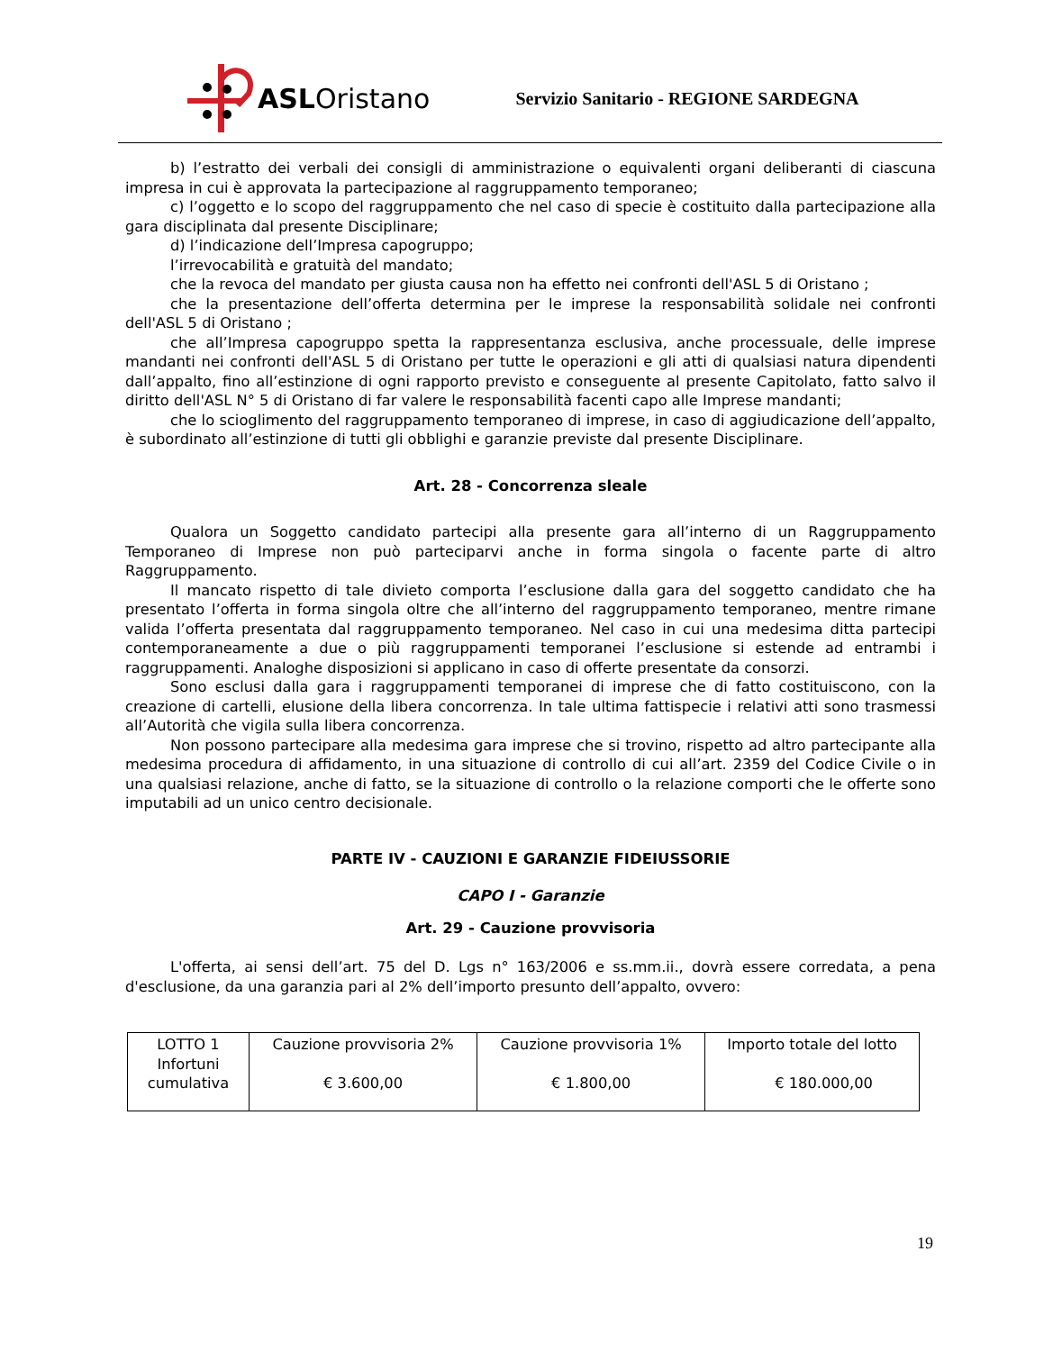ASLOristano
Servizio Sanitario - REGIONE SARDEGNA
b) l’estratto dei verbali dei consigli di amministrazione o equivalenti organi deliberanti di ciascuna impresa in cui è approvata la partecipazione al raggruppamento temporaneo;
c) l’oggetto e lo scopo del raggruppamento che nel caso di specie è costituito dalla partecipazione alla gara disciplinata dal presente Disciplinare;
d) l’indicazione dell’Impresa capogruppo;
l’irrevocabilità e gratuità del mandato;
che la revoca del mandato per giusta causa non ha effetto nei confronti dell'ASL 5 di Oristano ;
che la presentazione dell’offerta determina per le imprese la responsabilità solidale nei confronti dell'ASL 5 di Oristano ;
che all’Impresa capogruppo spetta la rappresentanza esclusiva, anche processuale, delle imprese mandanti nei confronti dell'ASL 5 di Oristano per tutte le operazioni e gli atti di qualsiasi natura dipendenti dall’appalto, fino all’estinzione di ogni rapporto previsto e conseguente al presente Capitolato, fatto salvo il diritto dell'ASL N° 5 di Oristano di far valere le responsabilità facenti capo alle Imprese mandanti;
che lo scioglimento del raggruppamento temporaneo di imprese, in caso di aggiudicazione dell’appalto, è subordinato all’estinzione di tutti gli obblighi e garanzie previste dal presente Disciplinare.
Art. 28 - Concorrenza sleale
Qualora un Soggetto candidato partecipi alla presente gara all’interno di un Raggruppamento Temporaneo di Imprese non può parteciparvi anche in forma singola o facente parte di altro Raggruppamento.
Il mancato rispetto di tale divieto comporta l’esclusione dalla gara del soggetto candidato che ha presentato l’offerta in forma singola oltre che all’interno del raggruppamento temporaneo, mentre rimane valida l’offerta presentata dal raggruppamento temporaneo. Nel caso in cui una medesima ditta partecipi contemporaneamente a due o più raggruppamenti temporanei l’esclusione si estende ad entrambi i raggruppamenti. Analoghe disposizioni si applicano in caso di offerte presentate da consorzi.
Sono esclusi dalla gara i raggruppamenti temporanei di imprese che di fatto costituiscono, con la creazione di cartelli, elusione della libera concorrenza. In tale ultima fattispecie i relativi atti sono trasmessi all’Autorità che vigila sulla libera concorrenza.
Non possono partecipare alla medesima gara imprese che si trovino, rispetto ad altro partecipante alla medesima procedura di affidamento, in una situazione di controllo di cui all’art. 2359 del Codice Civile o in una qualsiasi relazione, anche di fatto, se la situazione di controllo o la relazione comporti che le offerte sono imputabili ad un unico centro decisionale.
PARTE IV - CAUZIONI E GARANZIE FIDEIUSSORIE
CAPO I - Garanzie
Art. 29 - Cauzione provvisoria
L'offerta, ai sensi dell’art. 75 del D. Lgs n° 163/2006 e ss.mm.ii., dovrà essere corredata, a pena d'esclusione, da una garanzia pari al 2% dell’importo presunto dell’appalto, ovvero:
| LOTTO 1 Infortuni cumulativa | Cauzione provvisoria 2% € 3.600,00 | Cauzione provvisoria 1% € 1.800,00 | Importo totale del lotto € 180.000,00 |
19